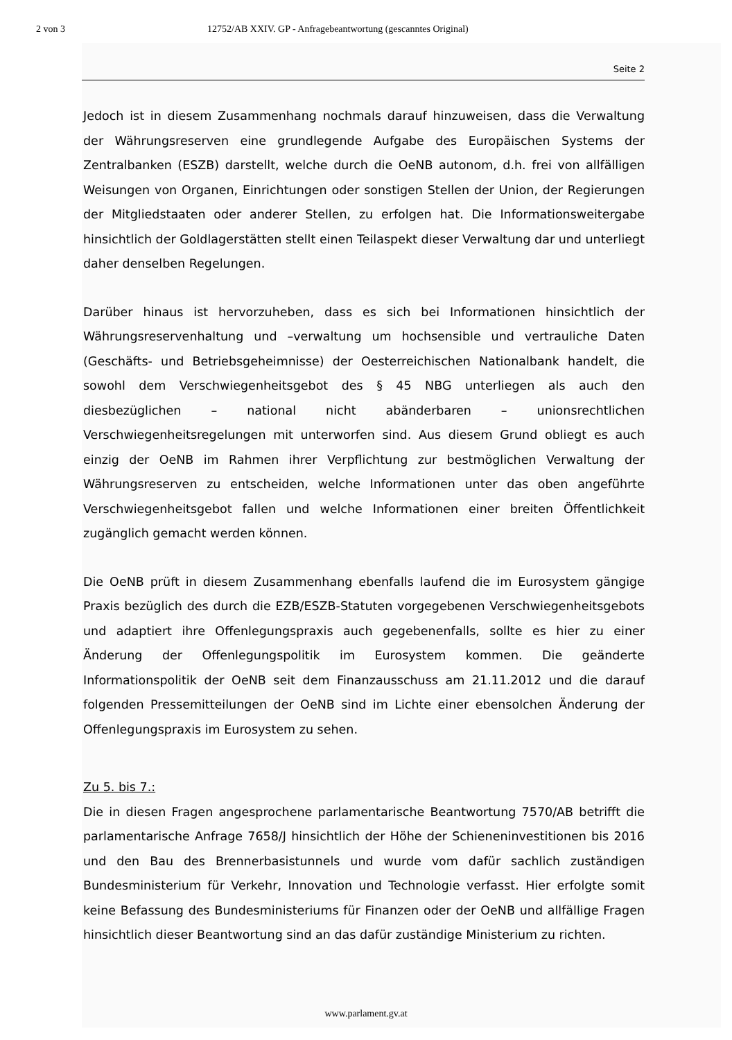2 von 3 12752/AB XXIV. GP - Anfragebeantwortung (gescanntes Original)
Seite 2
Jedoch ist in diesem Zusammenhang nochmals darauf hinzuweisen, dass die Verwaltung der Währungsreserven eine grundlegende Aufgabe des Europäischen Systems der Zentralbanken (ESZB) darstellt, welche durch die OeNB autonom, d.h. frei von allfälligen Weisungen von Organen, Einrichtungen oder sonstigen Stellen der Union, der Regierungen der Mitgliedstaaten oder anderer Stellen, zu erfolgen hat. Die Informationsweitergabe hinsichtlich der Goldlagerstätten stellt einen Teilaspekt dieser Verwaltung dar und unterliegt daher denselben Regelungen.
Darüber hinaus ist hervorzuheben, dass es sich bei Informationen hinsichtlich der Währungsreservenhaltung und –verwaltung um hochsensible und vertrauliche Daten (Geschäfts- und Betriebsgeheimnisse) der Oesterreichischen Nationalbank handelt, die sowohl dem Verschwiegenheitsgebot des § 45 NBG unterliegen als auch den diesbezüglichen – national nicht abänderbaren – unionsrechtlichen Verschwiegenheitsregelungen mit unterworfen sind. Aus diesem Grund obliegt es auch einzig der OeNB im Rahmen ihrer Verpflichtung zur bestmöglichen Verwaltung der Währungsreserven zu entscheiden, welche Informationen unter das oben angeführte Verschwiegenheitsgebot fallen und welche Informationen einer breiten Öffentlichkeit zugänglich gemacht werden können.
Die OeNB prüft in diesem Zusammenhang ebenfalls laufend die im Eurosystem gängige Praxis bezüglich des durch die EZB/ESZB-Statuten vorgegebenen Verschwiegenheitsgebots und adaptiert ihre Offenlegungspraxis auch gegebenenfalls, sollte es hier zu einer Änderung der Offenlegungspolitik im Eurosystem kommen. Die geänderte Informationspolitik der OeNB seit dem Finanzausschuss am 21.11.2012 und die darauf folgenden Pressemitteilungen der OeNB sind im Lichte einer ebensolchen Änderung der Offenlegungspraxis im Eurosystem zu sehen.
Zu 5. bis 7.:
Die in diesen Fragen angesprochene parlamentarische Beantwortung 7570/AB betrifft die parlamentarische Anfrage 7658/J hinsichtlich der Höhe der Schieneninvestitionen bis 2016 und den Bau des Brennerbasistunnels und wurde vom dafür sachlich zuständigen Bundesministerium für Verkehr, Innovation und Technologie verfasst. Hier erfolgte somit keine Befassung des Bundesministeriums für Finanzen oder der OeNB und allfällige Fragen hinsichtlich dieser Beantwortung sind an das dafür zuständige Ministerium zu richten.
www.parlament.gv.at